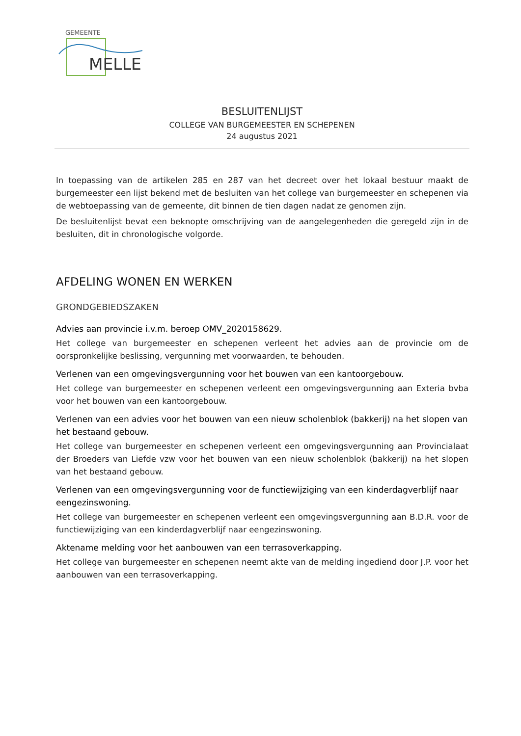GEMEENTE
MELLE
BESLUITENLIJST
COLLEGE VAN BURGEMEESTER EN SCHEPENEN
24 augustus 2021
In toepassing van de artikelen 285 en 287 van het decreet over het lokaal bestuur maakt de burgemeester een lijst bekend met de besluiten van het college van burgemeester en schepenen via de webtoepassing van de gemeente, dit binnen de tien dagen nadat ze genomen zijn.
De besluitenlijst bevat een beknopte omschrijving van de aangelegenheden die geregeld zijn in de besluiten, dit in chronologische volgorde.
AFDELING WONEN EN WERKEN
GRONDGEBIEDSZAKEN
Advies aan provincie i.v.m. beroep OMV_2020158629.
Het college van burgemeester en schepenen verleent het advies aan de provincie om de oorspronkelijke beslissing, vergunning met voorwaarden, te behouden.
Verlenen van een omgevingsvergunning voor het bouwen van een kantoorgebouw.
Het college van burgemeester en schepenen verleent een omgevingsvergunning aan Exteria bvba voor het bouwen van een kantoorgebouw.
Verlenen van een advies voor het bouwen van een nieuw scholenblok (bakkerij) na het slopen van het bestaand gebouw.
Het college van burgemeester en schepenen verleent een omgevingsvergunning aan Provincialaat der Broeders van Liefde vzw voor het bouwen van een nieuw scholenblok (bakkerij) na het slopen van het bestaand gebouw.
Verlenen van een omgevingsvergunning voor de functiewijziging van een kinderdagverblijf naar eengezinswoning.
Het college van burgemeester en schepenen verleent een omgevingsvergunning aan B.D.R. voor de functiewijziging van een kinderdagverblijf naar eengezinswoning.
Aktename melding voor het aanbouwen van een terrasoverkapping.
Het college van burgemeester en schepenen neemt akte van de melding ingediend door J.P. voor het aanbouwen van een terrasoverkapping.